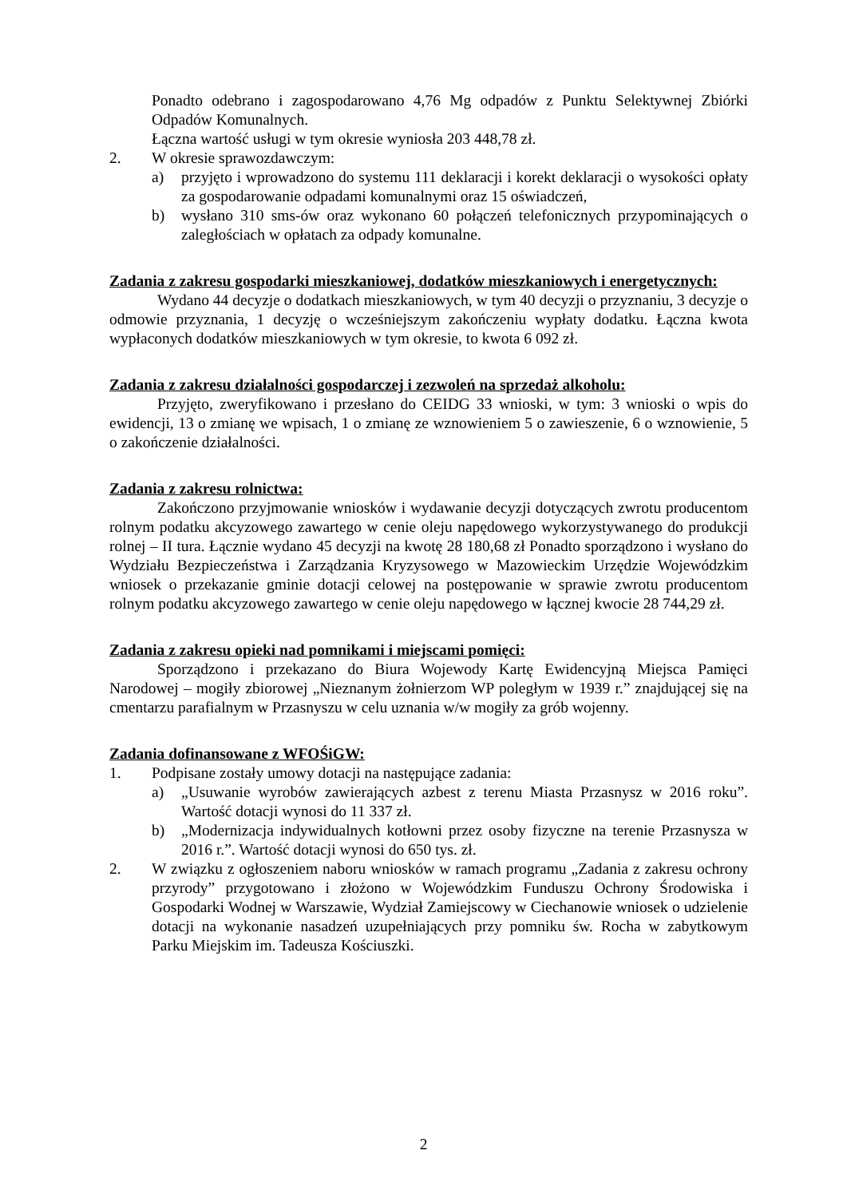Ponadto odebrano i zagospodarowano 4,76 Mg odpadów z Punktu Selektywnej Zbiórki Odpadów Komunalnych.
Łączna wartość usługi w tym okresie wyniosła 203 448,78 zł.
2. W okresie sprawozdawczym:
a) przyjęto i wprowadzono do systemu 111 deklaracji i korekt deklaracji o wysokości opłaty za gospodarowanie odpadami komunalnymi oraz 15 oświadczeń,
b) wysłano 310 sms-ów oraz wykonano 60 połączeń telefonicznych przypominających o zaległościach w opłatach za odpady komunalne.
Zadania z zakresu gospodarki mieszkaniowej, dodatków mieszkaniowych i energetycznych:
Wydano 44 decyzje o dodatkach mieszkaniowych, w tym 40 decyzji o przyznaniu, 3 decyzje o odmowie przyznania, 1 decyzję o wcześniejszym zakończeniu wypłaty dodatku. Łączna kwota wypłaconych dodatków mieszkaniowych w tym okresie, to kwota 6 092 zł.
Zadania z zakresu działalności gospodarczej i zezwoleń na sprzedaż alkoholu:
Przyjęto, zweryfikowano i przesłano do CEIDG 33 wnioski, w tym: 3 wnioski o wpis do ewidencji, 13 o zmianę we wpisach, 1 o zmianę ze wznowieniem 5 o zawieszenie, 6 o wznowienie, 5 o zakończenie działalności.
Zadania z zakresu rolnictwa:
Zakończono przyjmowanie wniosków i wydawanie decyzji dotyczących zwrotu producentom rolnym podatku akcyzowego zawartego w cenie oleju napędowego wykorzystywanego do produkcji rolnej – II tura. Łącznie wydano 45 decyzji na kwotę 28 180,68 zł Ponadto sporządzono i wysłano do Wydziału Bezpieczeństwa i Zarządzania Kryzysowego w Mazowieckim Urzędzie Wojewódzkim wniosek o przekazanie gminie dotacji celowej na postępowanie w sprawie zwrotu producentom rolnym podatku akcyzowego zawartego w cenie oleju napędowego w łącznej kwocie 28 744,29 zł.
Zadania z zakresu opieki nad pomnikami i miejscami pomięci:
Sporządzono i przekazano do Biura Wojewody Kartę Ewidencyjną Miejsca Pamięci Narodowej – mogiły zbiorowej „Nieznanym żołnierzom WP poległym w 1939 r.” znajdującej się na cmentarzu parafialnym w Przasnyszu w celu uznania w/w mogiły za grób wojenny.
Zadania dofinansowane z WFOŚiGW:
1. Podpisane zostały umowy dotacji na następujące zadania:
a) „Usuwanie wyrobów zawierających azbest z terenu Miasta Przasnysz w 2016 roku”. Wartość dotacji wynosi do 11 337 zł.
b) „Modernizacja indywidualnych kotłowni przez osoby fizyczne na terenie Przasnysza w 2016 r.”. Wartość dotacji wynosi do 650 tys. zł.
2. W związku z ogłoszeniem naboru wniosków w ramach programu „Zadania z zakresu ochrony przyrody” przygotowano i złożono w Wojewódzkim Funduszu Ochrony Środowiska i Gospodarki Wodnej w Warszawie, Wydział Zamiejscowy w Ciechanowie wniosek o udzielenie dotacji na wykonanie nasadzeń uzupełniających przy pomniku św. Rocha w zabytkowym Parku Miejskim im. Tadeusza Kościuszki.
2